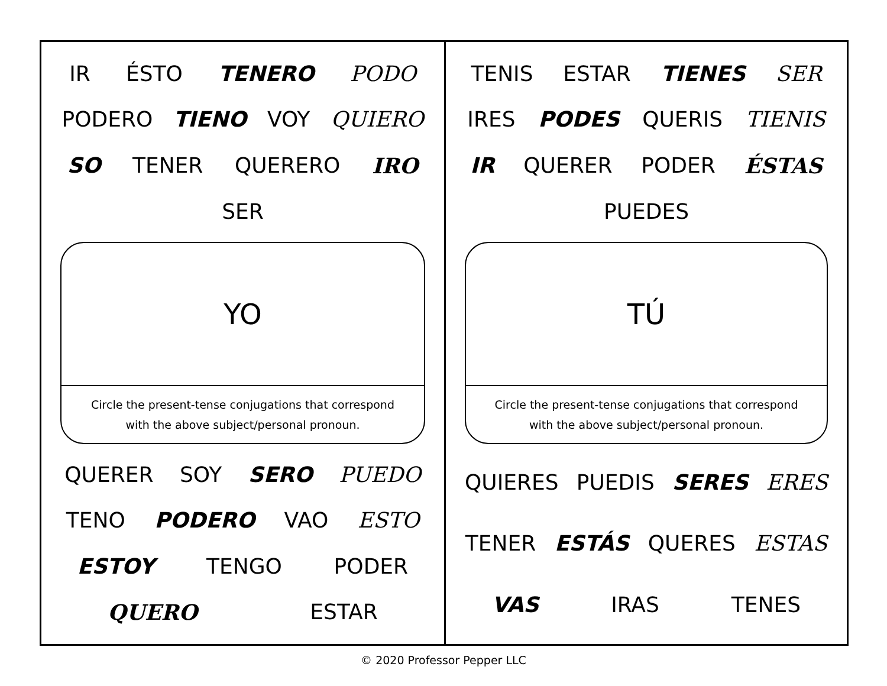IR ÉSTO TENERO PODO PODERO TIENO VOY QUIERO SO TENER QUERERO IRO SER
YO
Circle the present-tense conjugations that correspond
with the above subject/personal pronoun.
QUERER SOY SERO PUEDO TENO PODERO VAO ESTO ESTOY TENGO PODER QUERO ESTAR
TENIS ESTAR TIENES SER IRES PODES QUERIS TIENIS IR QUERER PODER ÉSTAS PUEDES
TÚ
Circle the present-tense conjugations that correspond
with the above subject/personal pronoun.
QUIERES PUEDIS SERES ERES TENER ESTÁS QUERES ESTAS VAS IRAS TENES
© 2020 Professor Pepper LLC